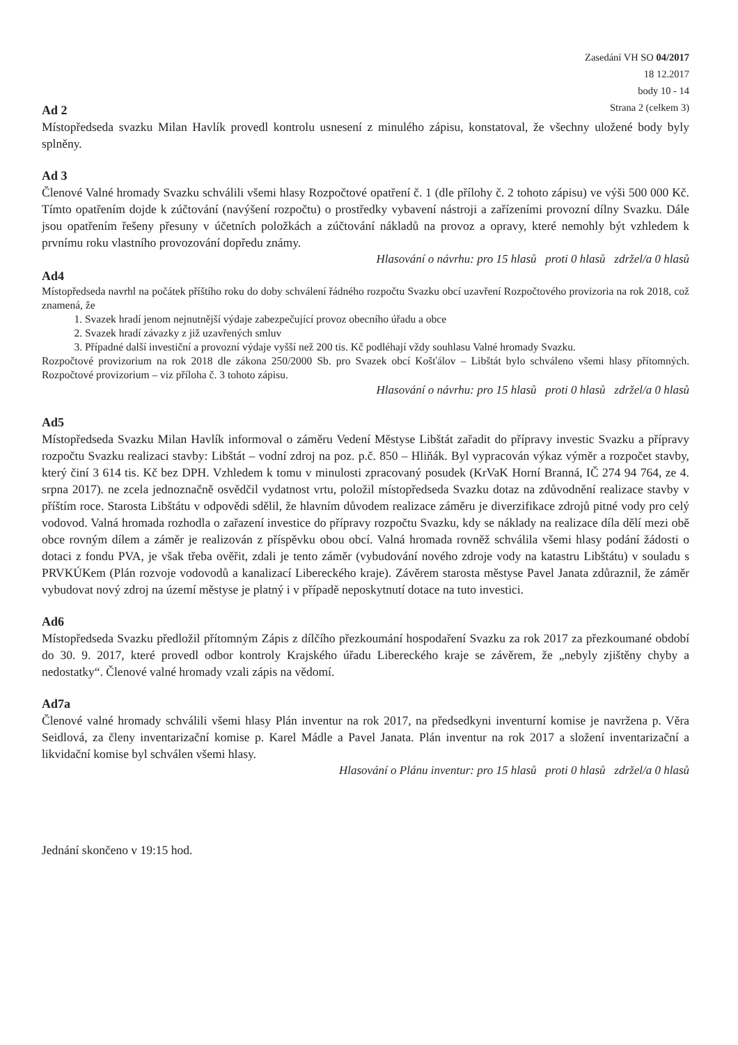Zasedání VH SO 04/2017
18 12.2017
body 10 - 14
Strana 2 (celkem 3)
Ad 2
Místopředseda svazku Milan Havlík provedl kontrolu usnesení z minulého zápisu, konstatoval, že všechny uložené body byly splněny.
Ad 3
Členové Valné hromady Svazku schválili všemi hlasy Rozpočtové opatření č. 1 (dle přílohy č. 2 tohoto zápisu) ve výši 500 000 Kč. Tímto opatřením dojde k zúčtování (navýšení rozpočtu) o prostředky vybavení nástroji a zařízeními provozní dílny Svazku. Dále jsou opatřením řešeny přesuny v účetních položkách a zúčtování nákladů na provoz a opravy, které nemohly být vzhledem k prvnímu roku vlastního provozování dopředu známy.
Hlasování o návrhu: pro 15 hlasů proti 0 hlasů zdržel/a 0 hlasů
Ad4
Místopředseda navrhl na počátek příštího roku do doby schválení řádného rozpočtu Svazku obcí uzavření Rozpočtového provizoria na rok 2018, což znamená, že
1. Svazek hradí jenom nejnutnější výdaje zabezpečující provoz obecního úřadu a obce
2. Svazek hradí závazky z již uzavřených smluv
3. Případné další investiční a provozní výdaje vyšší než 200 tis. Kč podléhají vždy souhlasu Valné hromady Svazku.
Rozpočtové provizorium na rok 2018 dle zákona 250/2000 Sb. pro Svazek obcí Košťálov – Libštát bylo schváleno všemi hlasy přítomných. Rozpočtové provizorium – viz příloha č. 3 tohoto zápisu.
Hlasování o návrhu: pro 15 hlasů proti 0 hlasů zdržel/a 0 hlasů
Ad5
Místopředseda Svazku Milan Havlík informoval o záměru Vedení Městyse Libštát zařadit do přípravy investic Svazku a přípravy rozpočtu Svazku realizaci stavby: Libštát – vodní zdroj na poz. p.č. 850 – Hliňák. Byl vypracován výkaz výměr a rozpočet stavby, který činí 3 614 tis. Kč bez DPH. Vzhledem k tomu v minulosti zpracovaný posudek (KrVaK Horní Branná, IČ 274 94 764, ze 4. srpna 2017). ne zcela jednoznačně osvědčil vydatnost vrtu, položil místopředseda Svazku dotaz na zdůvodnění realizace stavby v příštím roce. Starosta Libštátu v odpovědi sdělil, že hlavním důvodem realizace záměru je diverzifikace zdrojů pitné vody pro celý vodovod. Valná hromada rozhodla o zařazení investice do přípravy rozpočtu Svazku, kdy se náklady na realizace díla dělí mezi obě obce rovným dílem a záměr je realizován z příspěvku obou obcí. Valná hromada rovněž schválila všemi hlasy podání žádosti o dotaci z fondu PVA, je však třeba ověřit, zdali je tento záměr (vybudování nového zdroje vody na katastru Libštátu) v souladu s PRVKÚKem (Plán rozvoje vodovodů a kanalizací Libereckého kraje). Závěrem starosta městyse Pavel Janata zdůraznil, že záměr vybudovat nový zdroj na území městyse je platný i v případě neposkytnutí dotace na tuto investici.
Ad6
Místopředseda Svazku předložil přítomným Zápis z dílčího přezkoumání hospodaření Svazku za rok 2017 za přezkoumané období do 30. 9. 2017, které provedl odbor kontroly Krajského úřadu Libereckého kraje se závěrem, že „nebyly zjištěny chyby a nedostatky“. Členové valné hromady vzali zápis na vědomí.
Ad7a
Členové valné hromady schválili všemi hlasy Plán inventur na rok 2017, na předsedkyni inventurní komise je navržena p. Věra Seidlová, za členy inventarizační komise p. Karel Mádle a Pavel Janata. Plán inventur na rok 2017 a složení inventarizační a likvidační komise byl schválen všemi hlasy.
Hlasování o Plánu inventur: pro 15 hlasů proti 0 hlasů zdržel/a 0 hlasů
Jednání skončeno v 19:15 hod.